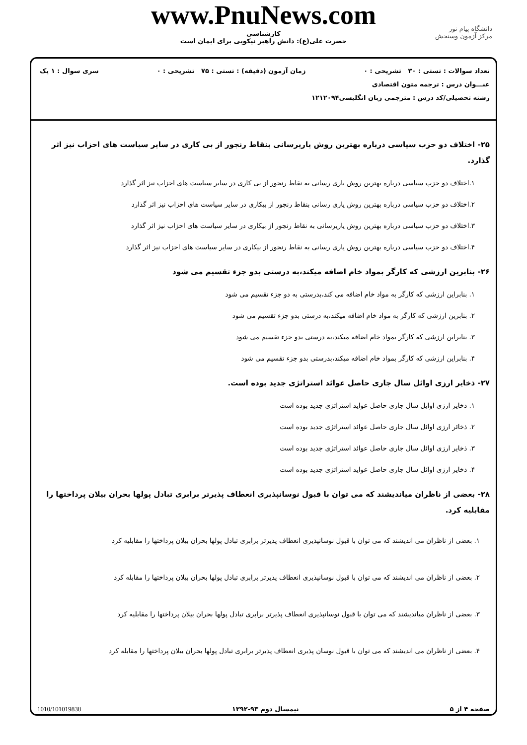www.PnuNews.com
کارشناسی
حضرت علی(ع): دانش راهبر نیکویی برای ایمان است
دانشگاه پیام نور
مرکز آزمون وسنجش
تعداد سوالات : تستی : ۳۰ تشریحی : ۰ زمان آزمون (دقیقه) : تستی : ۷۵ تشریحی : ۰ سری سوال : ۱ یک
عنـــوان درس : ترجمه متون اقتصادی
رشته تحصیلی/کد درس : مترجمی زبان انگلیسی۱۲۱۲۰۹۴
۲۵- اختلاف دو حزب سیاسی درباره بهترین روش یاریرسانی بنقاط رنجور از بی کاری در سایر سیاست های احزاب نیز اثر گذارد.
۱.اختلاف دو حزب سیاسی درباره بهترین روش یاری رسانی به نقاط رنجور از بی کاری در سایر سیاست های احزاب نیز اثر گذارد
۲.اختلاف دو حزب سیاسی درباره بهترین روش یاری رسانی بنقاط رنجور از بیکاری در سایر سیاست های احزاب نیز اثر گذارد
۳.اختلاف دو حزب سیاسی درباره بهترین روش یاریرسانی به نقاط رنجور از بیکاری در سایر سیاست های احزاب نیز اثر گذارد
۴.اختلاف دو حزب سیاسی درباره بهترین روش یاری رسانی به نقاط رنجور از بیکاری در سایر سیاست های احزاب نیز اثر گذارد
۲۶- بنابرین ارزشی که کارگر بمواد خام اضافه میکند،به درستی بدو جزء تقسیم می شود
۱. بنابراین ارزشی که کارگر به مواد خام اضافه می کند،بدرستی به دو جزء تقسیم می شود
۲. بنابرین ارزشی که کارگر به مواد خام اضافه میکند،به درستی بدو جزء تقسیم می شود
۳. بنابراین ارزشی که کارگر بمواد خام اضافه میکند،به درستی بدو جزء تقسیم می شود
۴. بنابراین ارزشی که کارگر بمواد خام اضافه میکند،بدرستی بدو جزء تقسیم می شود
۲۷- ذخایر ارزی اوائل سال جاری حاصل عوائد استراتژی جدید بوده است.
۱. ذخایر ارزی اوایل سال جاری حاصل عواید استراتژی جدید بوده است
۲. ذخائر ارزی اوائل سال جاری حاصل عوائد استراتژی جدید بوده است
۳. ذخایر ارزی اوائل سال جاری حاصل عوائد استراتژی جدید بوده است
۴. ذخایر ارزی اوائل سال جاری حاصل عواید استراتژی جدید بوده است
۲۸- بعضی از ناظران میاندیشند که می توان با قبول نوسانپذیری انعطاف پذیرتر برابری تبادل پولها بحران بیلان پرداختها را مقابلیه کرد.
۱. بعضی از ناظران می اندیشند که می توان با قبول نوسانپذیری انعطاف پذیرتر برابری تبادل پولها بحران بیلان پرداختها را مقابلیه کرد
۲. بعضی از ناظران می اندیشند که می توان با قبول نوسانپذیری انعطاف پذیرتر برابری تبادل پولها بحران بیلان پرداختها را مقابله کرد
۳. بعضی از ناظران میاندیشند که می توان با قبول نوسانپذیری انعطاف پذیرتر برابری تبادل پولها بحران بیلان پرداختها را مقابلیه کرد
۴. بعضی از ناظران می اندیشند که می توان با قبول نوسان پذیری انعطاف پذیرتر برابری تبادل پولها بحران بیلان پرداختها را مقابله کرد
صفحه ۴ از ۵ نیمسال دوم ۹۳-۱۳۹۲ 1010/101019838